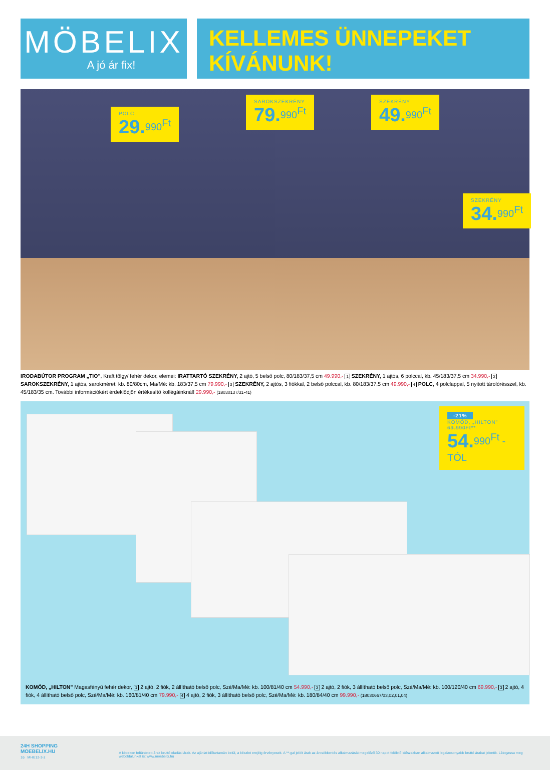MÖBELIX
A jó ár fix!
KELLEMES ÜNNEPEKET
KÍVÁNUNK!
POLC
29.<sup>990<sup>Ft</sup></sup>
SAROKSZEKRÉNY
79.<sup>990<sup>Ft</sup></sup>
SZEKRÉNY
49.<sup>990<sup>Ft</sup></sup>
SZEKRÉNY
34.<sup>990<sup>Ft</sup></sup>
IRODABÚTOR PROGRAM „TIO", Kraft tölgy/ fehér dekor, elemei: IRATTARTÓ SZEKRÉNY, 2 ajtó, 5 belső polc, 80/183/37,5 cm 49.990,- 1 SZEKRÉNY, 1 ajtós, 6 polccal, kb. 45/183/37,5 cm 34.990,- 2 SAROKSZEKRÉNY, 1 ajtós, sarokméret: kb. 80/80cm, Ma/Mé: kb. 183/37,5 cm 79.990,- 3 SZEKRÉNY, 2 ajtós, 3 fiókkal, 2 belső polccal, kb. 80/183/37,5 cm 49.990,- 4 POLC, 4 polclappal, 5 nyitott tárolórésszel, kb. 45/183/35 cm. További információkért érdeklődjön értékesítő kollégáinknál! 29.990,- (18030137/31-41)
-21%
KOMÓD, „HILTON"
69.990Ft**
54.<sup>990<sup>Ft</sup> -TÓL</sup>
KOMÓD, „HILTON" Magasfényű fehér dekor, 1 2 ajtó, 2 fiók, 2 állítható belső polc, Szé/Ma/Mé: kb. 100/81/40 cm 54.990,- 2 2 ajtó, 2 fiók, 3 állítható belső polc, Szé/Ma/Mé: kb. 100/120/40 cm 69.990,- 3 2 ajtó, 4 fiók, 4 állítható belső polc, Szé/Ma/Mé: kb. 160/81/40 cm 79.990,- 4 4 ajtó, 2 fiók, 3 állítható belső polc, Szé/Ma/Mé: kb. 180/84/40 cm 99.990,- (18030667/03,02,01,04)
24H SHOPPING
MOEBELIX.HU
16 MHU12-3-z
A képeken feltüntetett árak bruttó eladási árak. Az ajánlat időtartamán belül, a készlet erejéig érvényesek. A **-gal jelölt árak az árcsökkentés alkalmazását megelőző 30 napot felölelő időszakban alkalmazott legalacsonyabb bruttó árakat jelentik. Látogassa meg weboldalunkat is: www.moebelix.hu